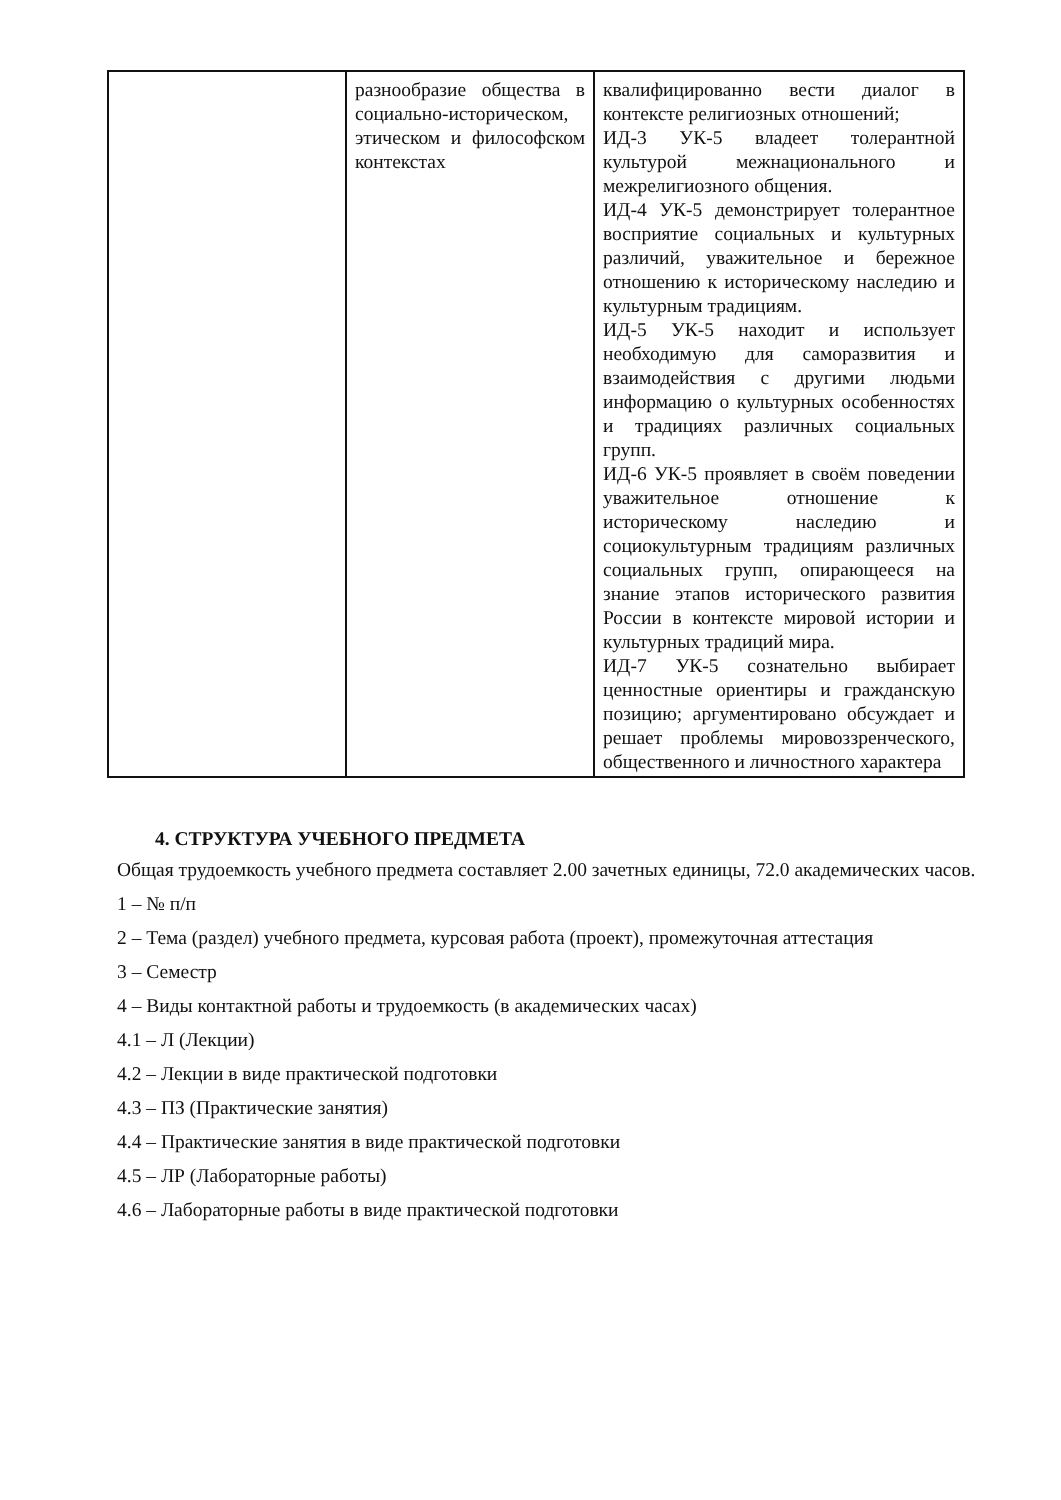| | разнообразие общества в социально-историческом, этическом и философском контекстах | квалифицированно вести диалог в контексте религиозных отношений; ИД-3 УК-5 владеет толерантной культурой межнационального и межрелигиозного общения. ИД-4 УК-5 демонстрирует толерантное восприятие социальных и культурных различий, уважительное и бережное отношению к историческому наследию и культурным традициям. ИД-5 УК-5 находит и использует необходимую для саморазвития и взаимодействия с другими людьми информацию о культурных особенностях и традициях различных социальных групп. ИД-6 УК-5 проявляет в своём поведении уважительное отношение к историческому наследию и социокультурным традициям различных социальных групп, опирающееся на знание этапов исторического развития России в контексте мировой истории и культурных традиций мира. ИД-7 УК-5 сознательно выбирает ценностные ориентиры и гражданскую позицию; аргументировано обсуждает и решает проблемы мировоззренческого, общественного и личностного характера |
4. СТРУКТУРА УЧЕБНОГО ПРЕДМЕТА
Общая трудоемкость учебного предмета составляет 2.00 зачетных единицы, 72.0 академических часов.
1 – № п/п
2 – Тема (раздел) учебного предмета, курсовая работа (проект), промежуточная аттестация
3 – Семестр
4 – Виды контактной работы и трудоемкость (в академических часах)
4.1 – Л (Лекции)
4.2 – Лекции в виде практической подготовки
4.3 – ПЗ (Практические занятия)
4.4 – Практические занятия в виде практической подготовки
4.5 – ЛР (Лабораторные работы)
4.6 – Лабораторные работы в виде практической подготовки